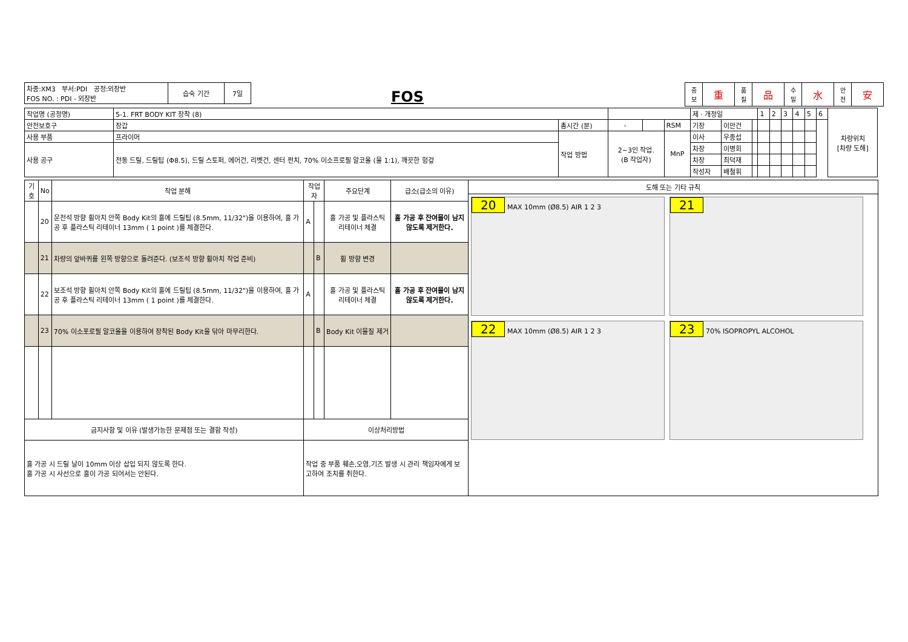| 차종:XM3 부서:PDI 공정:외장반 FOS NO. : PDI - 외장반 | 습숙 기간 | 7일 |
FOS
| 중 보 | 重 | 품 질 | 品 | 수 밀 | 水 | 안 전 | 安 |
| 작업명 (공정명) | 5-1. FRT BODY KIT 장착 (8) | | | | | 제 · 개정일 | | | 1 | 2 | 3 | 4 | 5 | 6 | 차량위치 [차량 도해] |
| 안전보호구 | 장갑 | 총시간 (분) | - | | RSM | 기장 | 이안건 | | | | | | | | |
| 사용 부품 | 프라이머 | 작업 방법 | 2~3인 작업. (B 작업자) | | MnP | 이사 | 우종섭 | | | | | | | | |
| 사용 공구 | 전동 드릴, 드릴팁 (Φ8.5), 드릴 스토퍼, 에어건, 리벳건, 센터 펀치, 70% 이소프로필 알코올 (물 1:1), 깨끗한 헝겊 | | | | | 차장 | 이병회 | | | | | | | | |
| | | | | | | 차장 | 최덕재 | | | | | | | | |
| | | | | | | 작성자 | 배철휘 | | | | | | | | |
| 기호 | No | 작업 분해 | 작업자 | | 주요단계 | 급소(급소의 이유) |
| --- | --- | --- | --- | --- | --- | --- |
| | 20 | 운전석 방향 휠아치 안쪽 Body Kit의 홀에 드릴팁 (8.5mm, 11/32")을 이용하여, 홀 가공 후 플라스틱 리테이너 13mm ( 1 point )를 체결한다. | A | | 홀 가공 및 플라스틱 리테이너 체결 | 홀 가공 후 잔여물이 남지 않도록 제거한다. |
| | 21 | 차량의 앞바퀴를 왼쪽 방향으로 돌려준다. (보조석 방향 휠아치 작업 준비) | | B | 휠 방향 변경 | |
| | 22 | 보조석 방향 휠아치 안쪽 Body Kit의 홀에 드릴팁 (8.5mm, 11/32")을 이용하여, 홀 가공 후 플라스틱 리테이너 13mm ( 1 point )를 체결한다. | A | | 홀 가공 및 플라스틱 리테이너 체결 | 홀 가공 후 잔여물이 남지 않도록 제거한다. |
| | 23 | 70% 이소포로필 알코올을 이용하여 장착된 Body Kit을 닦아 마무리한다. | | B | Body Kit 이물질 제거 | |
| 금지사항 및 이유 (발생가능한 문제점 또는 결함 작성) | | | 이상처리방법 | | | |
| 홀 가공 시 드릴 날이 10mm 이상 삽입 되지 않도록 한다. 홀 가공 시 사선으로 홀이 가공 되어서는 안된다. | | | 작업 중 부품 훼손,오염,기즈 발생 시 관리 책임자에게 보고하여 조치를 취한다. | | | |
도해 또는 기타 규칙
20 MAX 10mm (Ø8.5) AIR 1 2 3
21 22 MAX 10mm (Ø8.5) AIR 1 2 3
23 70% ISOPROPYL ALCOHOL